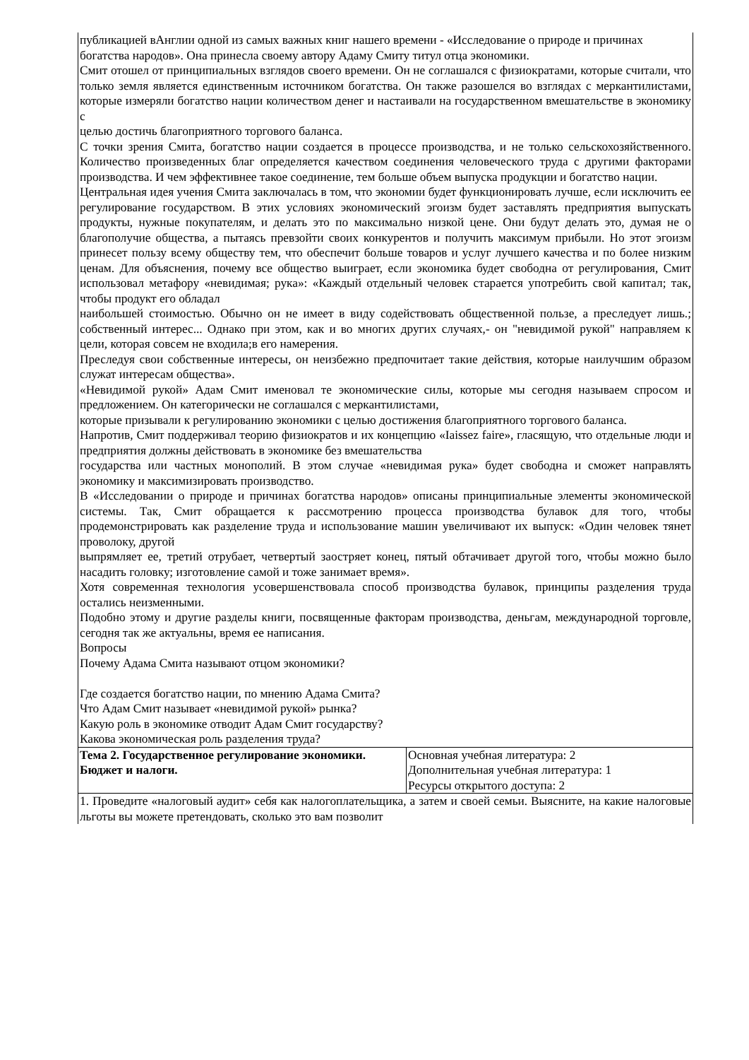| публикацией вАнглии одной из самых важных книг нашего времени - «Исследование о природе и причинах богатства народов». Она принесла своему автору Адаму Смиту титул отца экономики. Смит отошел от принципиальных взглядов своего времени. Он не соглашался с физиократами, которые считали, что только земля является единственным источником богатства. Он также разошелся во взглядах с меркантилистами, которые измеряли богатство нации количеством денег и настаивали на государственном вмешательстве в экономику с целью достичь благоприятного торгового баланса. С точки зрения Смита, богатство нации создается в процессе производства, и не только сельскохозяйственного. Количество произведенных благ определяется качеством соединения человеческого труда с другими факторами производства. И чем эффективнее такое соединение, тем больше объем выпуска продукции и богатство нации. Центральная идея учения Смита заключалась в том, что экономии будет функционировать лучше, если исключить ее регулирование государством. В этих условиях экономический эгоизм будет заставлять предприятия выпускать продукты, нужные покупателям, и делать это по максимально низкой цене. Они будут делать это, думая не о благополучие общества, а пытаясь превзойти своих конкурентов и получить максимум прибыли. Но этот эгоизм принесет пользу всему обществу тем, что обеспечит больше товаров и услуг лучшего качества и по более низким ценам. Для объяснения, почему все общество выиграет, если экономика будет свободна от регулирования, Смит использовал метафору «невидимая; рука»: «Каждый отдельный человек старается употребить свой капитал; так, чтобы продукт его обладал наибольшей стоимостью. Обычно он не имеет в виду содействовать общественной пользе, а преследует лишь.; собственный интерес... Однако при этом, как и во многих других случаях,- он "невидимой рукой" направляем к цели, которая совсем не входила;в его намерения. Преследуя свои собственные интересы, он неизбежно предпочитает такие действия, которые наилучшим образом служат интересам общества». «Невидимой рукой» Адам Смит именовал те экономические силы, которые мы сегодня называем спросом и предложением. Он категорически не соглашался с меркантилистами, которые призывали к регулированию экономики с целью достижения благоприятного торгового баланса. Напротив, Смит поддерживал теорию физиократов и их концепцию «Iaissez faire», гласящую, что отдельные люди и предприятия должны действовать в экономике без вмешательства государства или частных монополий. В этом случае «невидимая рука» будет свободна и сможет направлять экономику и максимизировать производство. В «Исследовании о природе и причинах богатства народов» описаны принципиальные элементы экономической системы. Так, Смит обращается к рассмотрению процесса производства булавок для того, чтобы продемонстрировать как разделение труда и использование машин увеличивают их выпуск: «Один человек тянет проволоку, другой выпрямляет ее, третий отрубает, четвертый заостряет конец, пятый обтачивает другой того, чтобы можно было насадить головку; изготовление самой и тоже занимает время». Хотя современная технология усовершенствовала способ производства булавок, принципы разделения труда остались неизменными. Подобно этому и другие разделы книги, посвященные факторам производства, деньгам, международной торговле, сегодня так же актуальны, время ее написания. Вопросы Почему Адама Смита называют отцом экономики? Где создается богатство нации, по мнению Адама Смита? Что Адам Смит называет «невидимой рукой» рынка? Какую роль в экономике отводит Адам Смит государству? Какова экономическая роль разделения труда? | |
| Тема 2. Государственное регулирование экономики. Бюджет и налоги. | Основная учебная литература: 2 Дополнительная учебная литература: 1 Ресурсы открытого доступа: 2 |
| 1. Проведите «налоговый аудит» себя как налогоплательщика, а затем и своей семьи. Выясните, на какие налоговые льготы вы можете претендовать, сколько это вам позволит | |